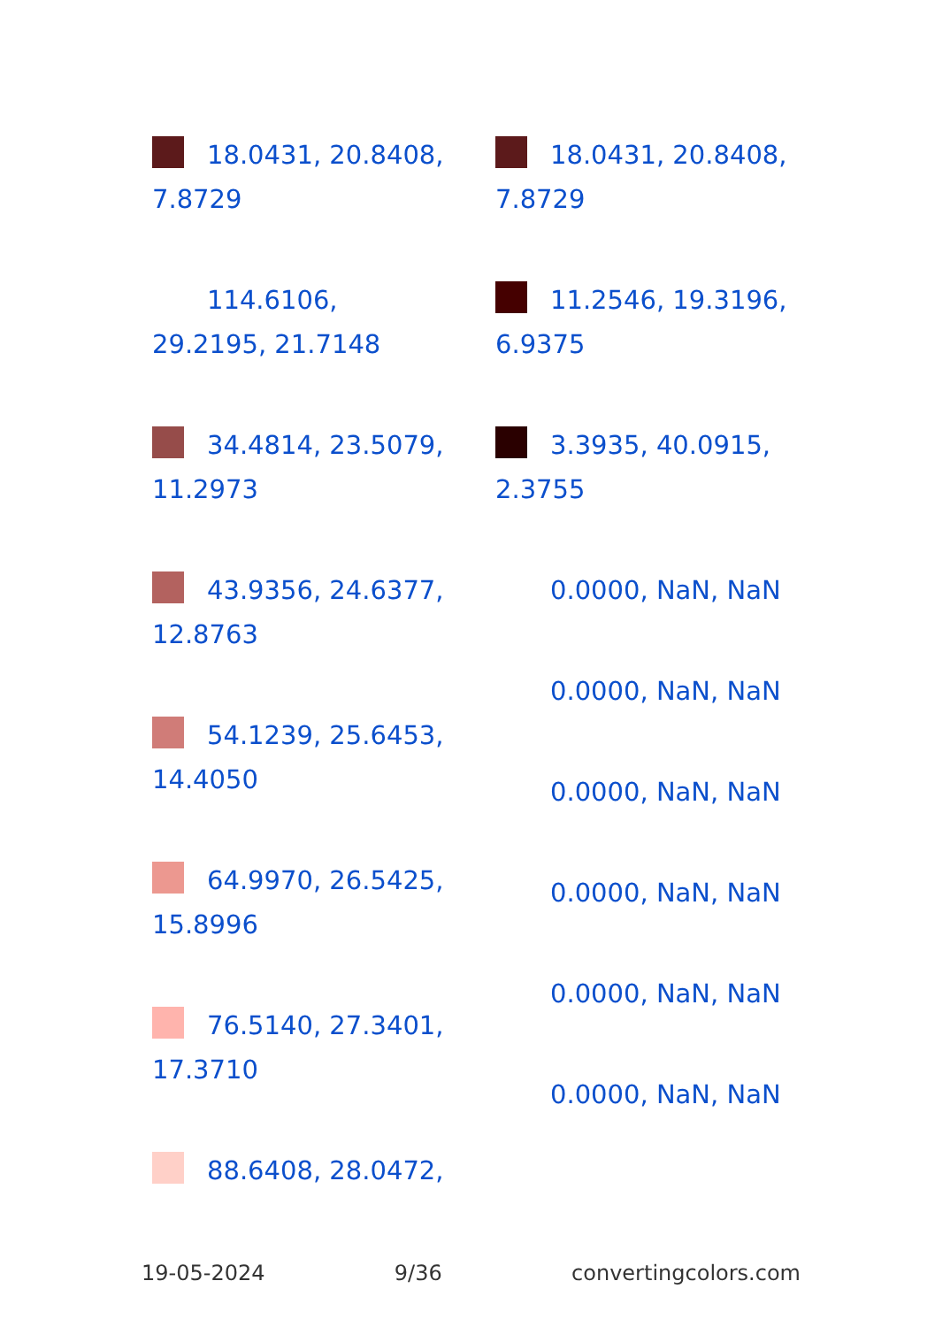18.0431, 20.8408, 7.8729
114.6106, 29.2195, 21.7148
34.4814, 23.5079, 11.2973
43.9356, 24.6377, 12.8763
54.1239, 25.6453, 14.4050
64.9970, 26.5425, 15.8996
76.5140, 27.3401, 17.3710
88.6408, 28.0472,
18.0431, 20.8408, 7.8729
11.2546, 19.3196, 6.9375
3.3935, 40.0915, 2.3755
0.0000, NaN, NaN
0.0000, NaN, NaN
0.0000, NaN, NaN
0.0000, NaN, NaN
0.0000, NaN, NaN
0.0000, NaN, NaN
19-05-2024 9/36 convertingcolors.com